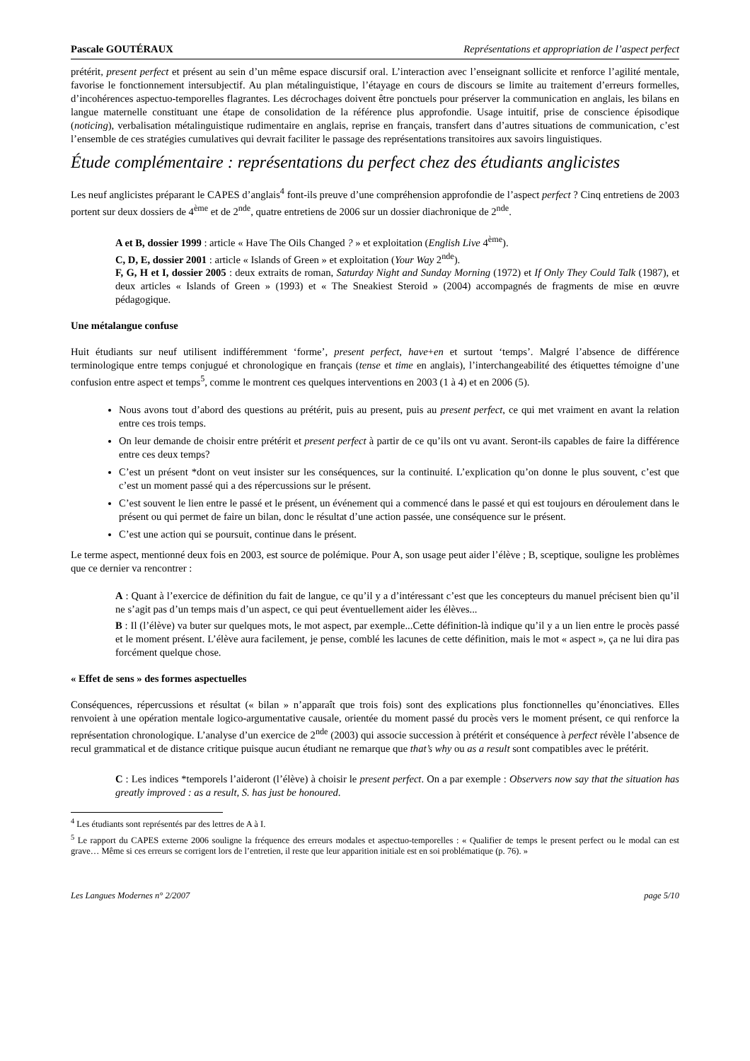Pascale GOUTÉRAUX Représentations et appropriation de l’aspect perfect
prétérit, present perfect et présent au sein d’un même espace discursif oral. L’interaction avec l’enseignant sollicite et renforce l’agilité mentale, favorise le fonctionnement intersubjectif. Au plan métalinguistique, l’étayage en cours de discours se limite au traitement d’erreurs formelles, d’incohérences aspectuo-temporelles flagrantes. Les décrochages doivent être ponctuels pour préserver la communication en anglais, les bilans en langue maternelle constituant une étape de consolidation de la référence plus approfondie. Usage intuitif, prise de conscience épisodique (noticing), verbalisation métalinguistique rudimentaire en anglais, reprise en français, transfert dans d’autres situations de communication, c’est l’ensemble de ces stratégies cumulatives qui devrait faciliter le passage des représentations transitoires aux savoirs linguistiques.
Étude complémentaire : représentations du perfect chez des étudiants anglicistes
Les neuf anglicistes préparant le CAPES d’anglais<sup>4</sup> font-ils preuve d’une compréhension approfondie de l’aspect perfect ? Cinq entretiens de 2003 portent sur deux dossiers de 4<sup>ème</sup> et de 2<sup>nde</sup>, quatre entretiens de 2006 sur un dossier diachronique de 2<sup>nde</sup>.
A et B, dossier 1999 : article « Have The Oils Changed ? » et exploitation (English Live 4<sup>ème</sup>).
C, D, E, dossier 2001 : article « Islands of Green » et exploitation (Your Way 2<sup>nde</sup>).
F, G, H et I, dossier 2005 : deux extraits de roman, Saturday Night and Sunday Morning (1972) et If Only They Could Talk (1987), et deux articles « Islands of Green » (1993) et « The Sneakiest Steroid » (2004) accompagnés de fragments de mise en œuvre pédagogique.
Une métalangue confuse
Huit étudiants sur neuf utilisent indifféremment ‘forme’, present perfect, have+en et surtout ‘temps’. Malgré l’absence de différence terminologique entre temps conjugué et chronologique en français (tense et time en anglais), l’interchangeabilité des étiquettes témoigne d’une confusion entre aspect et temps<sup>5</sup>, comme le montrent ces quelques interventions en 2003 (1 à 4) et en 2006 (5).
Nous avons tout d’abord des questions au prétérit, puis au present, puis au present perfect, ce qui met vraiment en avant la relation entre ces trois temps.
On leur demande de choisir entre prétérit et present perfect à partir de ce qu’ils ont vu avant. Seront-ils capables de faire la différence entre ces deux temps?
C’est un présent *dont on veut insister sur les conséquences, sur la continuité. L’explication qu’on donne le plus souvent, c’est que c’est un moment passé qui a des répercussions sur le présent.
C’est souvent le lien entre le passé et le présent, un événement qui a commencé dans le passé et qui est toujours en déroulement dans le présent ou qui permet de faire un bilan, donc le résultat d’une action passée, une conséquence sur le présent.
C’est une action qui se poursuit, continue dans le présent.
Le terme aspect, mentionné deux fois en 2003, est source de polémique. Pour A, son usage peut aider l’élève ; B, sceptique, souligne les problèmes que ce dernier va rencontrer :
A : Quant à l’exercice de définition du fait de langue, ce qu’il y a d’intéressant c’est que les concepteurs du manuel précisent bien qu’il ne s’agit pas d’un temps mais d’un aspect, ce qui peut éventuellement aider les élèves...
B : Il (l’élève) va buter sur quelques mots, le mot aspect, par exemple...Cette définition-là indique qu’il y a un lien entre le procès passé et le moment présent. L’élève aura facilement, je pense, comblé les lacunes de cette définition, mais le mot « aspect », ça ne lui dira pas forcément quelque chose.
« Effet de sens » des formes aspectuelles
Conséquences, répercussions et résultat (« bilan » n’apparaît que trois fois) sont des explications plus fonctionnelles qu’énonciatives. Elles renvoient à une opération mentale logico-argumentative causale, orientée du moment passé du procès vers le moment présent, ce qui renforce la représentation chronologique. L’analyse d’un exercice de 2<sup>nde</sup> (2003) qui associe succession à prétérit et conséquence à perfect révèle l’absence de recul grammatical et de distance critique puisque aucun étudiant ne remarque que that’s why ou as a result sont compatibles avec le prétérit.
C : Les indices *temporels l’aideront (l’élève) à choisir le present perfect. On a par exemple : Observers now say that the situation has greatly improved : as a result, S. has just be honoured.
<sup>4</sup> Les étudiants sont représentés par des lettres de A à I.
<sup>5</sup> Le rapport du CAPES externe 2006 souligne la fréquence des erreurs modales et aspectuo-temporelles : « Qualifier de temps le present perfect ou le modal can est grave… Même si ces erreurs se corrigent lors de l’entretien, il reste que leur apparition initiale est en soi problématique (p. 76). »
Les Langues Modernes n° 2/2007 page 5/10